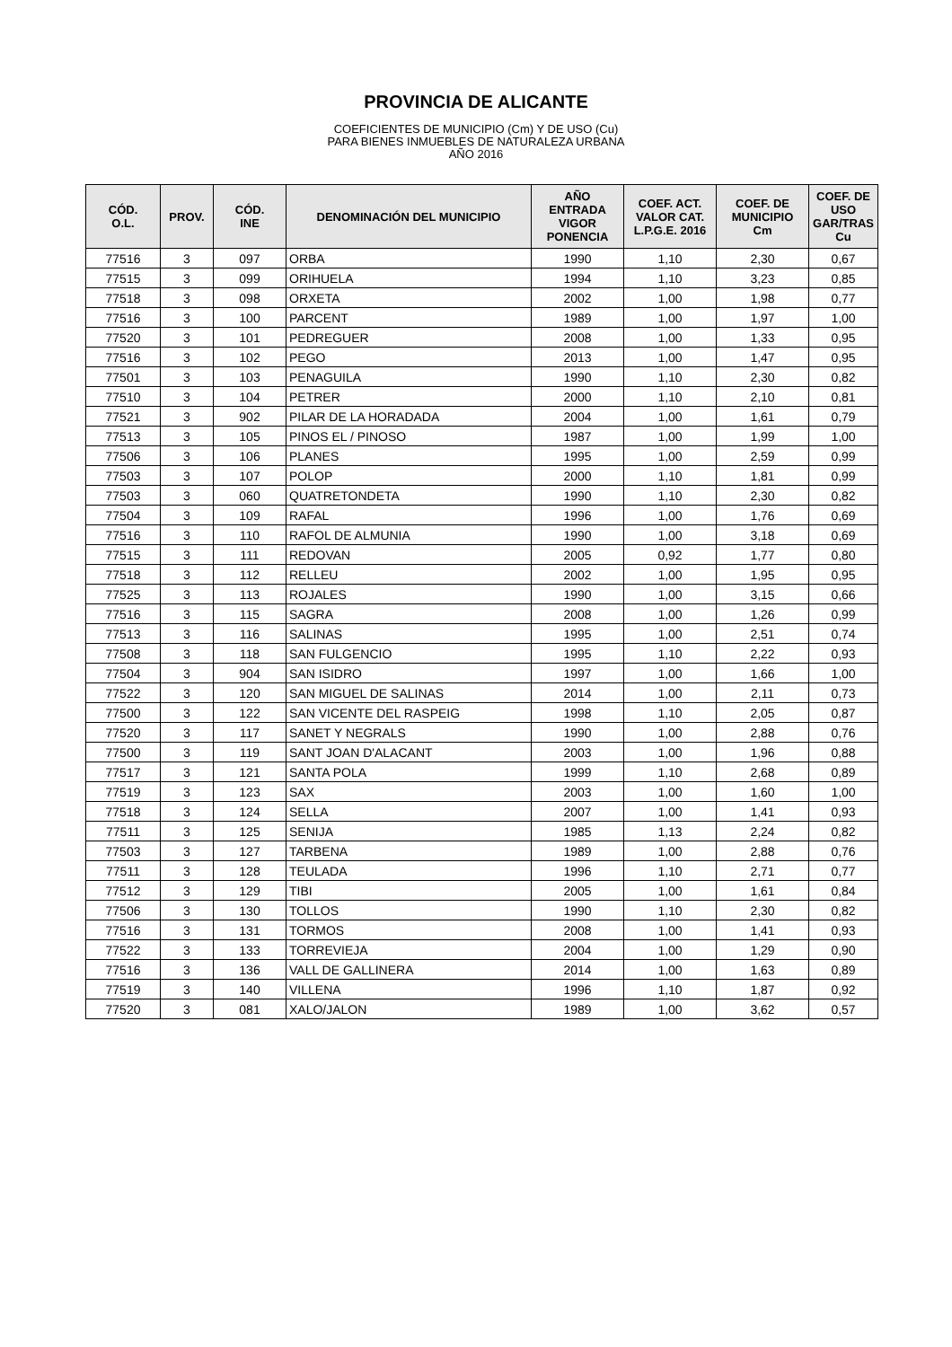PROVINCIA DE ALICANTE
COEFICIENTES DE MUNICIPIO (Cm) Y DE USO (Cu)
PARA BIENES INMUEBLES DE NATURALEZA URBANA
AÑO 2016
| CÓD. O.L. | PROV. | CÓD. INE | DENOMINACIÓN DEL MUNICIPIO | AÑO ENTRADA VIGOR PONENCIA | COEF. ACT. VALOR CAT. L.P.G.E. 2016 | COEF. DE MUNICIPIO Cm | COEF. DE USO GAR/TRAS Cu |
| --- | --- | --- | --- | --- | --- | --- | --- |
| 77516 | 3 | 097 | ORBA | 1990 | 1,10 | 2,30 | 0,67 |
| 77515 | 3 | 099 | ORIHUELA | 1994 | 1,10 | 3,23 | 0,85 |
| 77518 | 3 | 098 | ORXETA | 2002 | 1,00 | 1,98 | 0,77 |
| 77516 | 3 | 100 | PARCENT | 1989 | 1,00 | 1,97 | 1,00 |
| 77520 | 3 | 101 | PEDREGUER | 2008 | 1,00 | 1,33 | 0,95 |
| 77516 | 3 | 102 | PEGO | 2013 | 1,00 | 1,47 | 0,95 |
| 77501 | 3 | 103 | PENAGUILA | 1990 | 1,10 | 2,30 | 0,82 |
| 77510 | 3 | 104 | PETRER | 2000 | 1,10 | 2,10 | 0,81 |
| 77521 | 3 | 902 | PILAR DE LA HORADADA | 2004 | 1,00 | 1,61 | 0,79 |
| 77513 | 3 | 105 | PINOS EL / PINOSO | 1987 | 1,00 | 1,99 | 1,00 |
| 77506 | 3 | 106 | PLANES | 1995 | 1,00 | 2,59 | 0,99 |
| 77503 | 3 | 107 | POLOP | 2000 | 1,10 | 1,81 | 0,99 |
| 77503 | 3 | 060 | QUATRETONDETA | 1990 | 1,10 | 2,30 | 0,82 |
| 77504 | 3 | 109 | RAFAL | 1996 | 1,00 | 1,76 | 0,69 |
| 77516 | 3 | 110 | RAFOL DE ALMUNIA | 1990 | 1,00 | 3,18 | 0,69 |
| 77515 | 3 | 111 | REDOVAN | 2005 | 0,92 | 1,77 | 0,80 |
| 77518 | 3 | 112 | RELLEU | 2002 | 1,00 | 1,95 | 0,95 |
| 77525 | 3 | 113 | ROJALES | 1990 | 1,00 | 3,15 | 0,66 |
| 77516 | 3 | 115 | SAGRA | 2008 | 1,00 | 1,26 | 0,99 |
| 77513 | 3 | 116 | SALINAS | 1995 | 1,00 | 2,51 | 0,74 |
| 77508 | 3 | 118 | SAN FULGENCIO | 1995 | 1,10 | 2,22 | 0,93 |
| 77504 | 3 | 904 | SAN ISIDRO | 1997 | 1,00 | 1,66 | 1,00 |
| 77522 | 3 | 120 | SAN MIGUEL DE SALINAS | 2014 | 1,00 | 2,11 | 0,73 |
| 77500 | 3 | 122 | SAN VICENTE DEL RASPEIG | 1998 | 1,10 | 2,05 | 0,87 |
| 77520 | 3 | 117 | SANET Y NEGRALS | 1990 | 1,00 | 2,88 | 0,76 |
| 77500 | 3 | 119 | SANT JOAN D'ALACANT | 2003 | 1,00 | 1,96 | 0,88 |
| 77517 | 3 | 121 | SANTA POLA | 1999 | 1,10 | 2,68 | 0,89 |
| 77519 | 3 | 123 | SAX | 2003 | 1,00 | 1,60 | 1,00 |
| 77518 | 3 | 124 | SELLA | 2007 | 1,00 | 1,41 | 0,93 |
| 77511 | 3 | 125 | SENIJA | 1985 | 1,13 | 2,24 | 0,82 |
| 77503 | 3 | 127 | TARBENA | 1989 | 1,00 | 2,88 | 0,76 |
| 77511 | 3 | 128 | TEULADA | 1996 | 1,10 | 2,71 | 0,77 |
| 77512 | 3 | 129 | TIBI | 2005 | 1,00 | 1,61 | 0,84 |
| 77506 | 3 | 130 | TOLLOS | 1990 | 1,10 | 2,30 | 0,82 |
| 77516 | 3 | 131 | TORMOS | 2008 | 1,00 | 1,41 | 0,93 |
| 77522 | 3 | 133 | TORREVIEJA | 2004 | 1,00 | 1,29 | 0,90 |
| 77516 | 3 | 136 | VALL DE GALLINERA | 2014 | 1,00 | 1,63 | 0,89 |
| 77519 | 3 | 140 | VILLENA | 1996 | 1,10 | 1,87 | 0,92 |
| 77520 | 3 | 081 | XALO/JALON | 1989 | 1,00 | 3,62 | 0,57 |